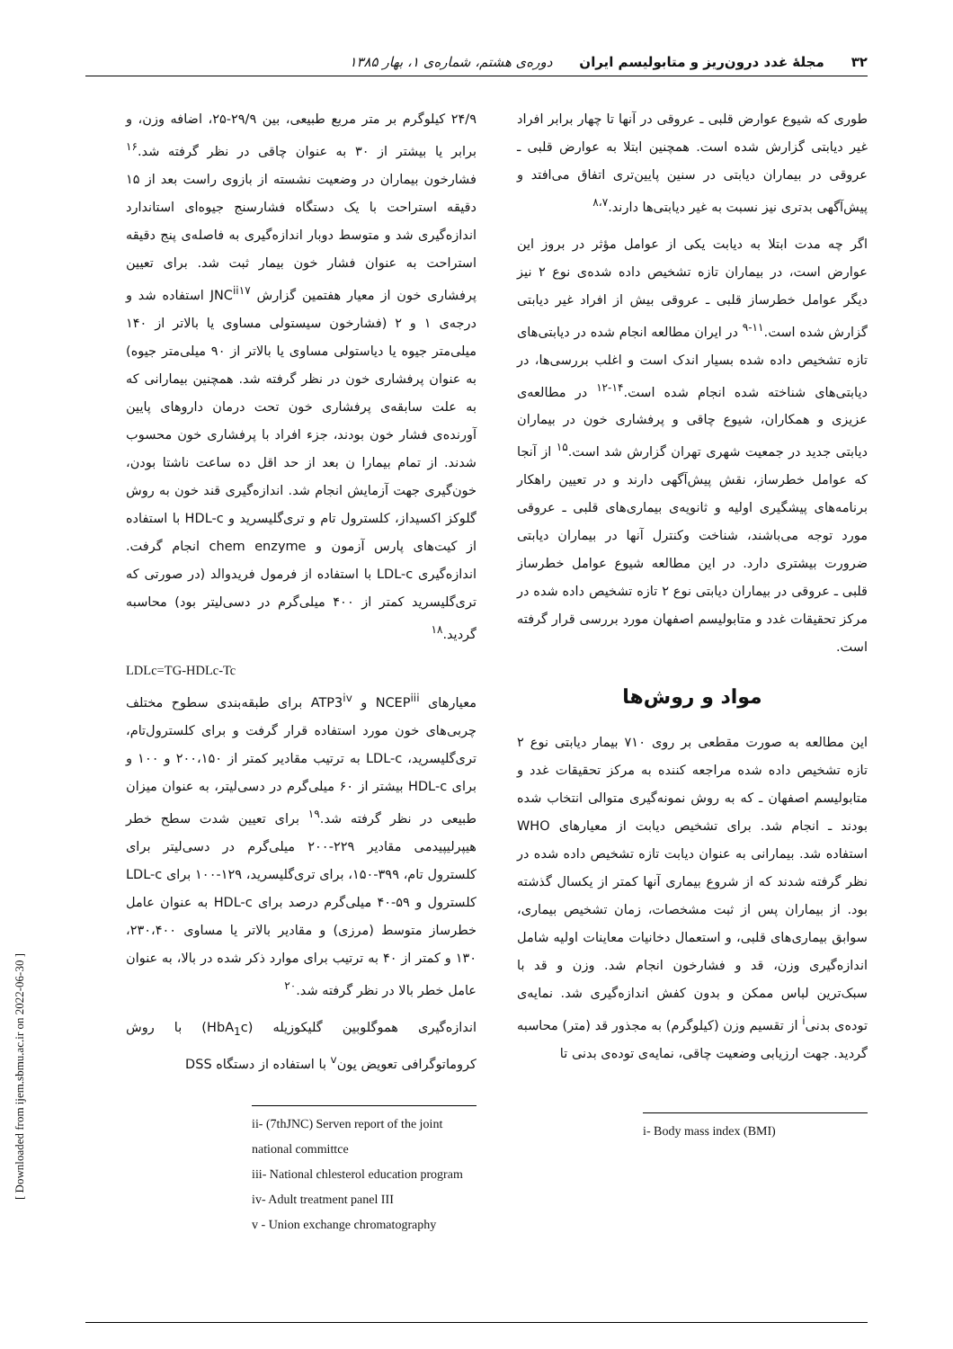۳۲ مجلهٔ غدد درون‌ریز و متابولیسم ایران دوره‌ی هشتم، شماره‌ی ۱، بهار ۱۳۸۵
طوری که شیوع عوارض قلبی ـ عروقی در آنها تا چهار برابر افراد غیر دیابتی گزارش شده است. همچنین ابتلا به عوارض قلبی ـ عروقی در بیماران دیابتی در سنین پایین‌تری اتفاق می‌افتد و پیش‌آگهی بدتری نیز نسبت به غیر دیابتی‌ها دارند.<sup>۸،۷</sup>
اگر چه مدت ابتلا به دیابت یکی از عوامل مؤثر در بروز این عوارض است، در بیماران تازه تشخیص داده شده‌ی نوع ۲ نیز دیگر عوامل خطرساز قلبی ـ عروقی بیش از افراد غیر دیابتی گزارش شده است.<sup>۱۱-۹</sup> در ایران مطالعه انجام شده در دیابتی‌های تازه تشخیص داده شده بسیار اندک است و اغلب بررسی‌ها، در دیابتی‌های شناخته شده انجام شده است.<sup>۱۴-۱۲</sup> در مطالعه‌ی عزیزی و همکاران، شیوع چاقی و پرفشاری خون در بیماران دیابتی جدید در جمعیت شهری تهران گزارش شد است.<sup>۱۵</sup> از آنجا که عوامل خطرساز، نقش پیش‌آگهی دارند و در تعیین راهکار برنامه‌های پیشگیری اولیه و ثانویه‌ی بیماری‌های قلبی ـ عروقی مورد توجه می‌باشند، شناخت وکنترل آنها در بیماران دیابتی ضرورت بیشتری دارد. در این مطالعه شیوع عوامل خطرساز قلبی ـ عروقی در بیماران دیابتی نوع ۲ تازه تشخیص داده شده در مرکز تحقیقات غدد و متابولیسم اصفهان مورد بررسی قرار گرفته است.
مواد و روش‌ها
این مطالعه به صورت مقطعی بر روی ۷۱۰ بیمار دیابتی نوع ۲ تازه تشخیص داده شده مراجعه کننده به مرکز تحقیقات غدد و متابولیسم اصفهان ـ که به روش نمونه‌گیری متوالی انتخاب شده بودند ـ انجام شد. برای تشخیص دیابت از معیارهای WHO استفاده شد. بیمارانی به عنوان دیابت تازه تشخیص داده شده در نظر گرفته شدند که از شروع بیماری آنها کمتر از یکسال گذشته بود. از بیماران پس از ثبت مشخصات، زمان تشخیص بیماری، سوابق بیماری‌های قلبی، و استعمال دخانیات معاینات اولیه شامل اندازه‌گیری وزن، قد و فشارخون انجام شد. وزن و قد با سبک‌ترین لباس ممکن و بدون کفش اندازه‌گیری شد. نمایه‌ی توده‌ی بدنی<sup>i</sup> از تقسیم وزن (کیلوگرم) به مجذور قد (متر) محاسبه گردید. جهت ارزیابی وضعیت چاقی، نمایه‌ی توده‌ی بدنی تا
i- Body mass index (BMI)
۲۴/۹ کیلوگرم بر متر مربع طبیعی، بین ۲۹/۹-۲۵، اضافه وزن، و برابر یا بیشتر از ۳۰ به عنوان چاقی در نظر گرفته شد.<sup>۱۶</sup> فشارخون بیماران در وضعیت نشسته از بازوی راست بعد از ۱۵ دقیقه استراحت با یک دستگاه فشارسنج جیوه‌ای استاندارد اندازه‌گیری شد و متوسط دوبار اندازه‌گیری به فاصله‌ی پنج دقیقه استراحت به عنوان فشار خون بیمار ثبت شد. برای تعیین پرفشاری خون از معیار هفتمین گزارش JNC<sup>ii</sup><sup>۱۷</sup> استفاده شد و درجه‌ی ۱ و ۲ (فشارخون سیستولی مساوی یا بالاتر از ۱۴۰ میلی‌متر جیوه یا دیاستولی مساوی یا بالاتر از ۹۰ میلی‌متر جیوه) به عنوان پرفشاری خون در نظر گرفته شد. همچنین بیمارانی که به علت سابقه‌ی پرفشاری خون تحت درمان داروهای پایین آورنده‌ی فشار خون بودند، جزء افراد با پرفشاری خون محسوب شدند. از تمام بیمارا ن بعد از حد اقل ده ساعت ناشتا بودن، خون‌گیری جهت آزمایش انجام شد. اندازه‌گیری قند خون به روش گلوکز اکسیداز، کلسترول تام و تری‌گلیسرید و HDL-c با استفاده از کیت‌های پارس آزمون و chem enzyme انجام گرفت. اندازه‌گیری LDL-c با استفاده از فرمول فریدوالد (در صورتی که تری‌گلیسرید کمتر از ۴۰۰ میلی‌گرم در دسی‌لیتر بود) محاسبه گردید.<sup>۱۸</sup>
LDLc=TG-HDLc-Tc
معیارهای NCEP<sup>iii</sup> و ATP3<sup>iv</sup> برای طبقه‌بندی سطوح مختلف چربی‌های خون مورد استفاده قرار گرفت و برای کلسترول‌تام، تری‌گلیسرید، LDL-c به ترتیب مقادیر کمتر از ۲۰۰،۱۵۰ و ۱۰۰ و برای HDL-c بیشتر از ۶۰ میلی‌گرم در دسی‌لیتر، به عنوان میزان طبیعی در نظر گرفته شد.<sup>۱۹</sup> برای تعیین شدت سطح خطر هیپرلیپیدمی مقادیر ۲۲۹-۲۰۰ میلی‌گرم در دسی‌لیتر برای کلسترول تام، ۳۹۹-۱۵۰، برای تری‌گلیسرید، ۱۲۹-۱۰۰ برای LDL-c کلسترول و ۵۹-۴۰ میلی‌گرم درصد برای HDL-c به عنوان عامل خطرساز متوسط (مرزی) و مقادیر بالاتر یا مساوی ۲۳۰،۴۰۰، ۱۳۰ و کمتر از ۴۰ به ترتیب برای موارد ذکر شده در بالا، به عنوان عامل خطر بالا در نظر گرفته شد.<sup>۲۰</sup>
اندازه‌گیری هموگلوبین گلیکوزیله (HbA<sub>1</sub>c) با روش کروماتوگرافی تعویض یون<sup>v</sup> با استفاده از دستگاه DSS
ii- (7thJNC) Serven report of the joint national committce
iii- National chlesterol education program
iv- Adult treatment panel III
v - Union exchange chromatography
[ Downloaded from ijem.sbmu.ac.ir on 2022-06-30 ]